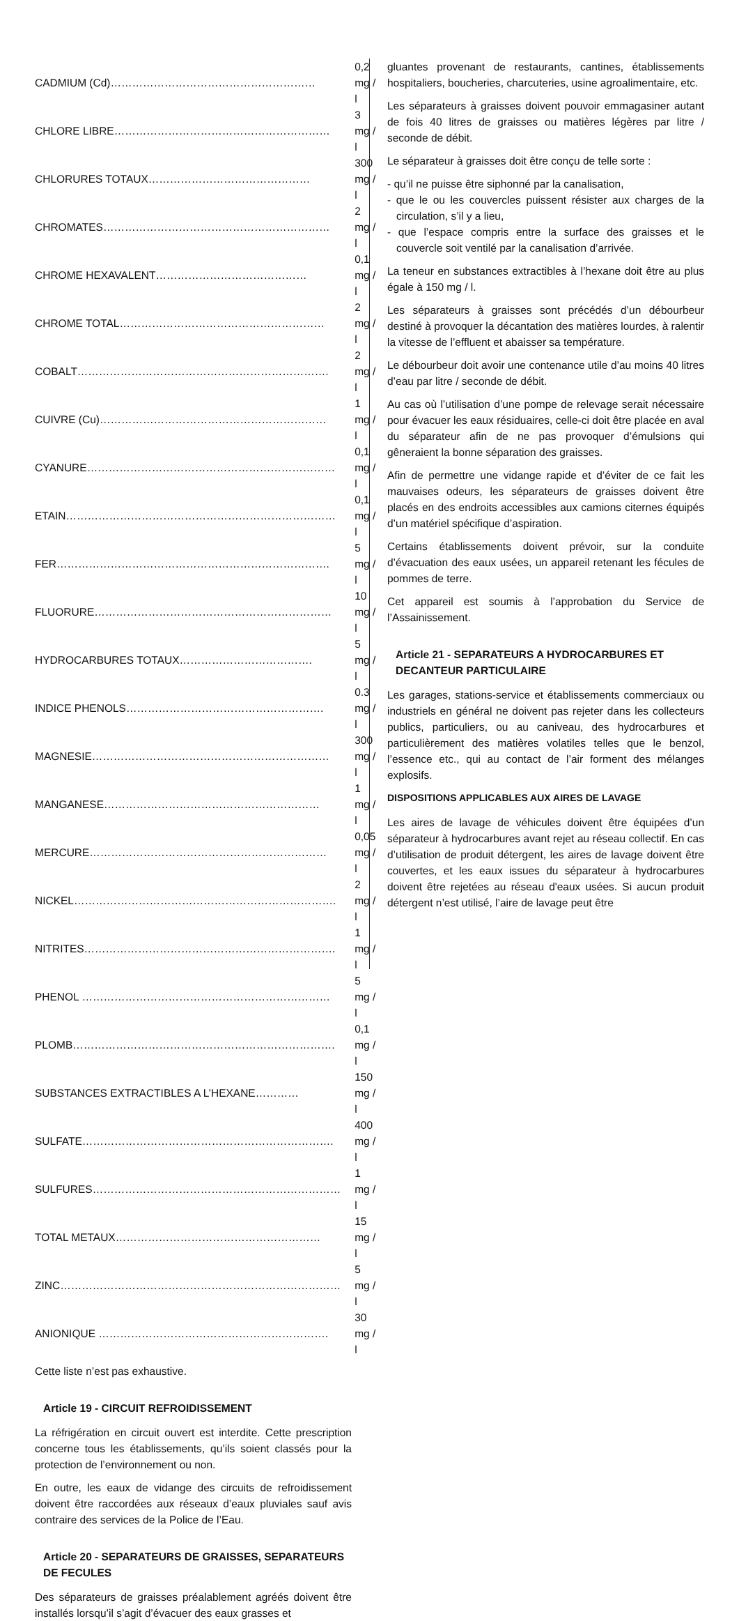| CADMIUM (Cd)………………………………………………… | 0,2 mg / l |
| CHLORE LIBRE…………………………………………………… | 3 mg / l |
| CHLORURES TOTAUX……………………………………… | 300 mg / l |
| CHROMATES……………………………………………………… | 2 mg / l |
| CHROME HEXAVALENT…………………………………… | 0,1 mg / l |
| CHROME TOTAL………………………………………………… | 2 mg / l |
| COBALT……………………………………………………………. | 2 mg / l |
| CUIVRE (Cu)……………………………………………………… | 1 mg / l |
| CYANURE…………………………………………………………… | 0,1 mg / l |
| ETAIN………………………………………………………………… | 0,1 mg / l |
| FER…………………………………………………………………. | 5 mg / l |
| FLUORURE………………………………………………………… | 10 mg / l |
| HYDROCARBURES TOTAUX………………………………. | 5 mg / l |
| INDICE PHENOLS………………………………………………. | 0.3 mg / l |
| MAGNESIE………………………………………………………… | 300 mg / l |
| MANGANESE…………………………………………………… | 1 mg / l |
| MERCURE………………………………………………………… | 0,05 mg / l |
| NICKEL………………………………………………………………. | 2 mg / l |
| NITRITES……………………………………………………………. | 1 mg / l |
| PHENOL …………………………………………………………… | 5 mg / l |
| PLOMB………………………………………………………………. | 0,1 mg / l |
| SUBSTANCES EXTRACTIBLES A L’HEXANE………… | 150 mg / l |
| SULFATE……………………………………………………………. | 400 mg / l |
| SULFURES…………………………………………………………… | 1 mg / l |
| TOTAL METAUX………………………………………………… | 15 mg / l |
| ZINC…………………………………………………………………… | 5 mg / l |
| ANIONIQUE ………………………………………………………. | 30 mg / l |
Cette liste n’est pas exhaustive.
Article 19 - CIRCUIT REFROIDISSEMENT
La réfrigération en circuit ouvert est interdite. Cette prescription concerne tous les établissements, qu’ils soient classés pour la protection de l’environnement ou non.
En outre, les eaux de vidange des circuits de refroidissement doivent être raccordées aux réseaux d’eaux pluviales sauf avis contraire des services de la Police de l’Eau.
Article 20 - SEPARATEURS DE GRAISSES, SEPARATEURS DE FECULES
Des séparateurs de graisses préalablement agréés doivent être installés lorsqu’il s’agit d’évacuer des eaux grasses et
gluantes provenant de restaurants, cantines, établissements hospitaliers, boucheries, charcuteries, usine agroalimentaire, etc.
Les séparateurs à graisses doivent pouvoir emmagasiner autant de fois 40 litres de graisses ou matières légères par litre / seconde de débit.
Le séparateur à graisses doit être conçu de telle sorte :
- qu’il ne puisse être siphonné par la canalisation,
- que le ou les couvercles puissent résister aux charges de la circulation, s’il y a lieu,
- que l’espace compris entre la surface des graisses et le couvercle soit ventilé par la canalisation d’arrivée.
La teneur en substances extractibles à l’hexane doit être au plus égale à 150 mg / l.
Les séparateurs à graisses sont précédés d’un débourbeur destiné à provoquer la décantation des matières lourdes, à ralentir la vitesse de l’effluent et abaisser sa température.
Le débourbeur doit avoir une contenance utile d’au moins 40 litres d’eau par litre / seconde de débit.
Au cas où l’utilisation d’une pompe de relevage serait nécessaire pour évacuer les eaux résiduaires, celle-ci doit être placée en aval du séparateur afin de ne pas provoquer d’émulsions qui gêneraient la bonne séparation des graisses.
Afin de permettre une vidange rapide et d’éviter de ce fait les mauvaises odeurs, les séparateurs de graisses doivent être placés en des endroits accessibles aux camions citernes équipés d’un matériel spécifique d’aspiration.
Certains établissements doivent prévoir, sur la conduite d’évacuation des eaux usées, un appareil retenant les fécules de pommes de terre.
Cet appareil est soumis à l’approbation du Service de l’Assainissement.
Article 21 - SEPARATEURS A HYDROCARBURES ET DECANTEUR PARTICULAIRE
Les garages, stations-service et établissements commerciaux ou industriels en général ne doivent pas rejeter dans les collecteurs publics, particuliers, ou au caniveau, des hydrocarbures et particulièrement des matières volatiles telles que le benzol, l’essence etc., qui au contact de l’air forment des mélanges explosifs.
DISPOSITIONS APPLICABLES AUX AIRES DE LAVAGE
Les aires de lavage de véhicules doivent être équipées d’un séparateur à hydrocarbures avant rejet au réseau collectif. En cas d’utilisation de produit détergent, les aires de lavage doivent être couvertes, et les eaux issues du séparateur à hydrocarbures doivent être rejetées au réseau d'eaux usées. Si aucun produit détergent n’est utilisé, l’aire de lavage peut être